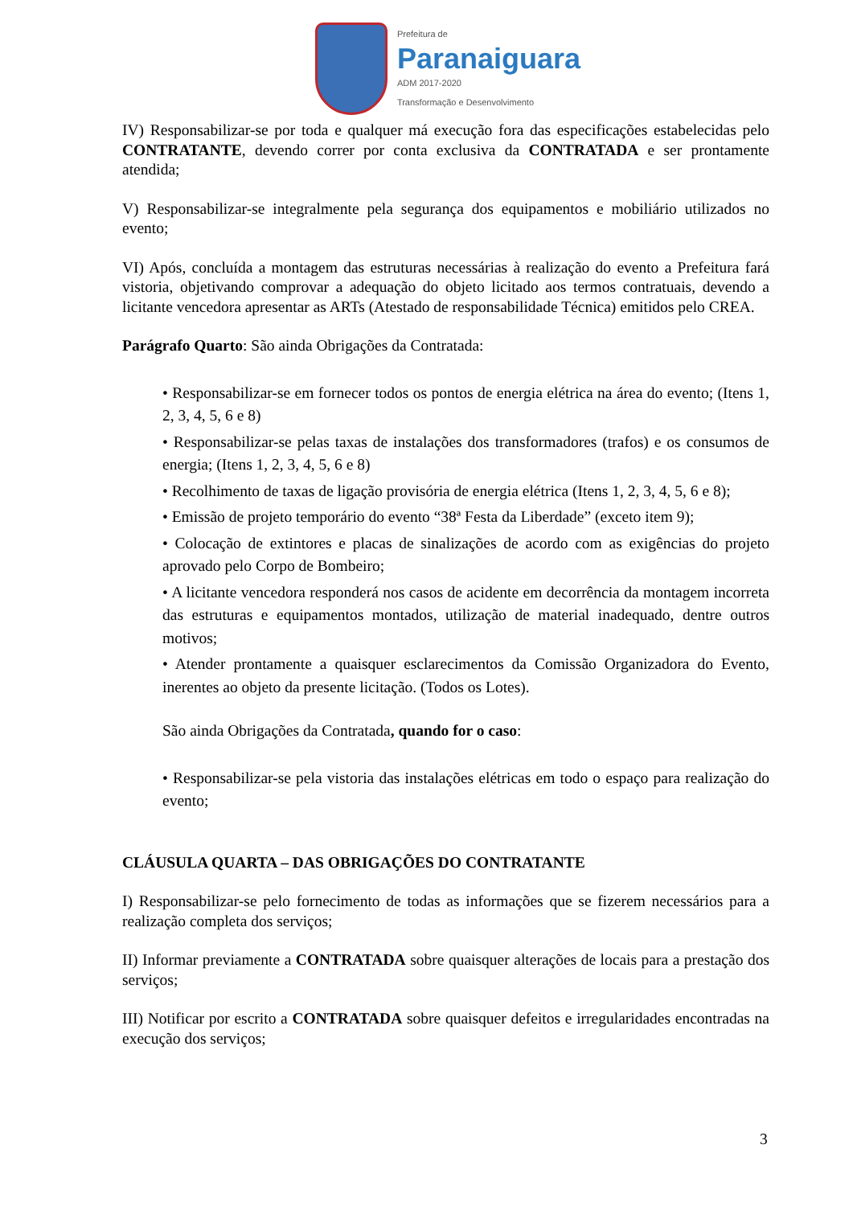Prefeitura de
Paranaiguara
ADM 2017-2020
Transformação e Desenvolvimento
IV) Responsabilizar-se por toda e qualquer má execução fora das especificações estabelecidas pelo CONTRATANTE, devendo correr por conta exclusiva da CONTRATADA e ser prontamente atendida;
V) Responsabilizar-se integralmente pela segurança dos equipamentos e mobiliário utilizados no evento;
VI) Após, concluída a montagem das estruturas necessárias à realização do evento a Prefeitura fará vistoria, objetivando comprovar a adequação do objeto licitado aos termos contratuais, devendo a licitante vencedora apresentar as ARTs (Atestado de responsabilidade Técnica) emitidos pelo CREA.
Parágrafo Quarto: São ainda Obrigações da Contratada:
• Responsabilizar-se em fornecer todos os pontos de energia elétrica na área do evento; (Itens 1, 2, 3, 4, 5, 6 e 8)
• Responsabilizar-se pelas taxas de instalações dos transformadores (trafos) e os consumos de energia; (Itens 1, 2, 3, 4, 5, 6 e 8)
• Recolhimento de taxas de ligação provisória de energia elétrica (Itens 1, 2, 3, 4, 5, 6 e 8);
• Emissão de projeto temporário do evento “38ª Festa da Liberdade” (exceto item 9);
• Colocação de extintores e placas de sinalizações de acordo com as exigências do projeto aprovado pelo Corpo de Bombeiro;
• A licitante vencedora responderá nos casos de acidente em decorrência da montagem incorreta das estruturas e equipamentos montados, utilização de material inadequado, dentre outros motivos;
• Atender prontamente a quaisquer esclarecimentos da Comissão Organizadora do Evento, inerentes ao objeto da presente licitação. (Todos os Lotes).
São ainda Obrigações da Contratada, quando for o caso:
• Responsabilizar-se pela vistoria das instalações elétricas em todo o espaço para realização do evento;
CLÁUSULA QUARTA – DAS OBRIGAÇÕES DO CONTRATANTE
I) Responsabilizar-se pelo fornecimento de todas as informações que se fizerem necessários para a realização completa dos serviços;
II) Informar previamente a CONTRATADA sobre quaisquer alterações de locais para a prestação dos serviços;
III) Notificar por escrito a CONTRATADA sobre quaisquer defeitos e irregularidades encontradas na execução dos serviços;
3